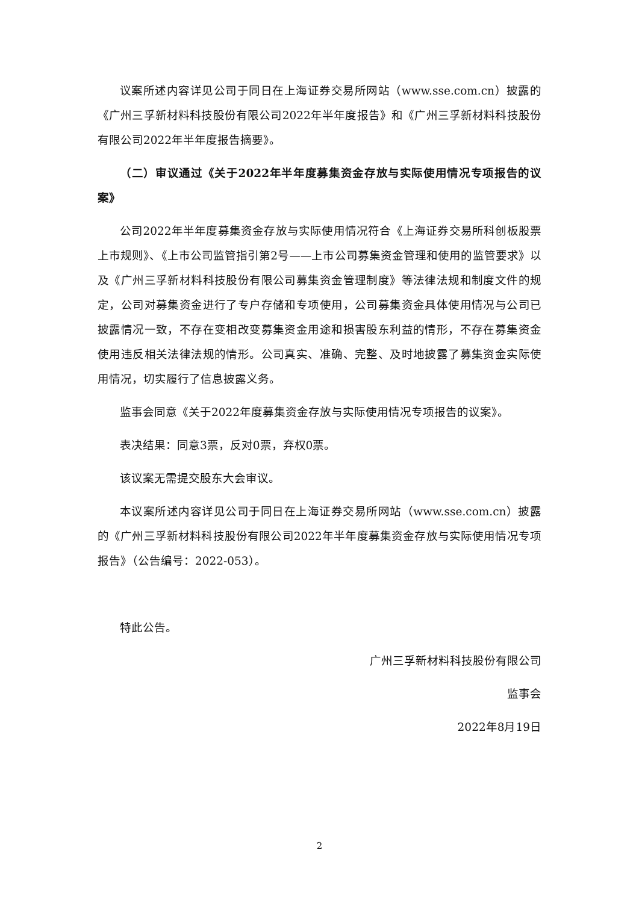议案所述内容详见公司于同日在上海证券交易所网站（www.sse.com.cn）披露的《广州三孚新材料科技股份有限公司2022年半年度报告》和《广州三孚新材料科技股份有限公司2022年半年度报告摘要》。
（二）审议通过《关于2022年半年度募集资金存放与实际使用情况专项报告的议案》
公司2022年半年度募集资金存放与实际使用情况符合《上海证券交易所科创板股票上市规则》、《上市公司监管指引第2号——上市公司募集资金管理和使用的监管要求》以及《广州三孚新材料科技股份有限公司募集资金管理制度》等法律法规和制度文件的规定，公司对募集资金进行了专户存储和专项使用，公司募集资金具体使用情况与公司已披露情况一致，不存在变相改变募集资金用途和损害股东利益的情形，不存在募集资金使用违反相关法律法规的情形。公司真实、准确、完整、及时地披露了募集资金实际使用情况，切实履行了信息披露义务。
监事会同意《关于2022年度募集资金存放与实际使用情况专项报告的议案》。
表决结果：同意3票，反对0票，弃权0票。
该议案无需提交股东大会审议。
本议案所述内容详见公司于同日在上海证券交易所网站（www.sse.com.cn）披露的《广州三孚新材料科技股份有限公司2022年半年度募集资金存放与实际使用情况专项报告》（公告编号：2022-053）。
特此公告。
广州三孚新材料科技股份有限公司
监事会
2022年8月19日
2